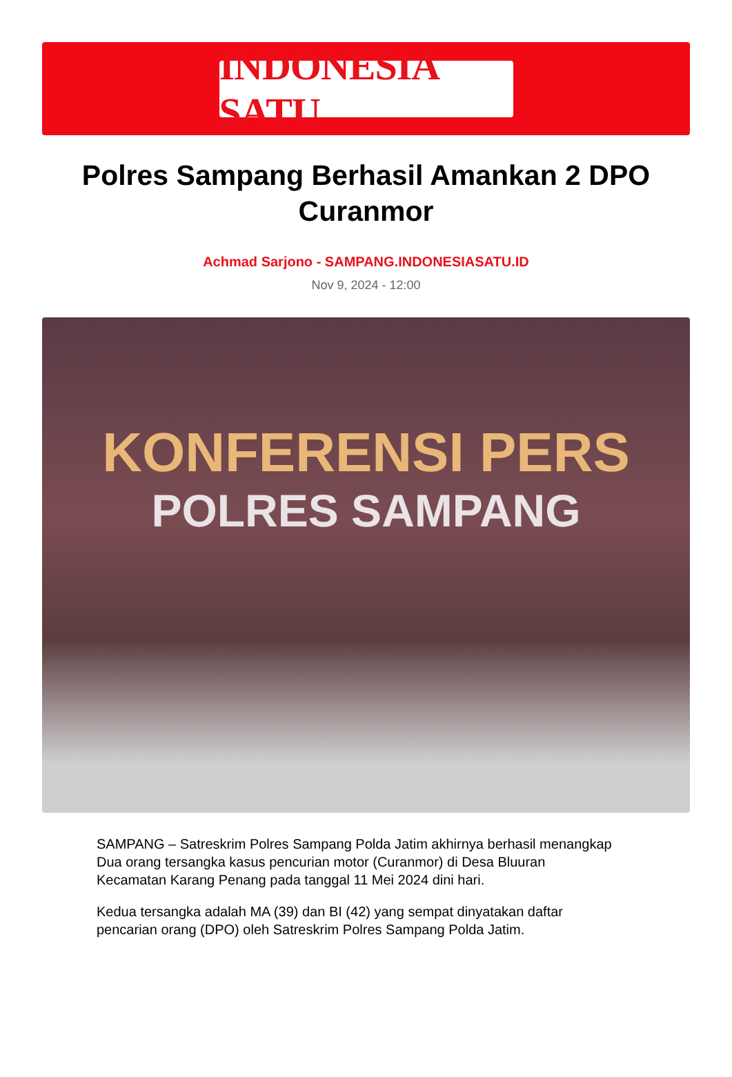INDONESIA SATU
Polres Sampang Berhasil Amankan 2 DPO Curanmor
Achmad Sarjono - SAMPANG.INDONESIASATU.ID
Nov 9, 2024 - 12:00
KONFERENSI PERS
POLRES SAMPANG
SAMPANG – Satreskrim Polres Sampang Polda Jatim akhirnya berhasil menangkap Dua orang tersangka kasus pencurian motor (Curanmor) di Desa Bluuran Kecamatan Karang Penang pada tanggal 11 Mei 2024 dini hari.
Kedua tersangka adalah MA (39) dan BI (42) yang sempat dinyatakan daftar pencarian orang (DPO) oleh Satreskrim Polres Sampang Polda Jatim.